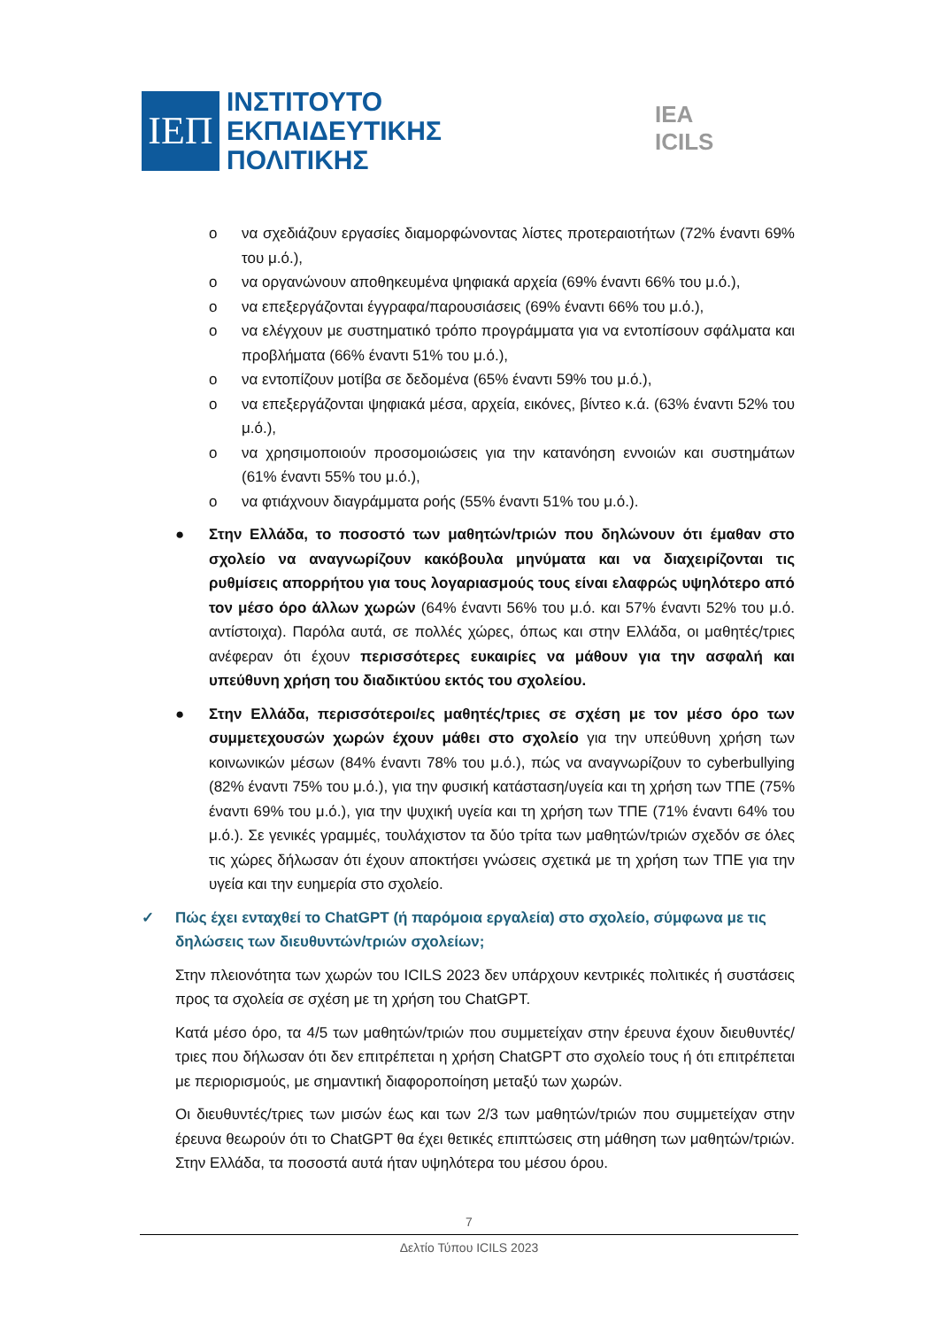ΙΕΠ
ΙΝΣΤΙΤΟΥΤΟ
ΕΚΠΑΙΔΕΥΤΙΚΗΣ
ΠΟΛΙΤΙΚΗΣ
IEA ICILS
o να σχεδιάζουν εργασίες διαμορφώνοντας λίστες προτεραιοτήτων (72% έναντι 69% του μ.ό.),
o να οργανώνουν αποθηκευμένα ψηφιακά αρχεία (69% έναντι 66% του μ.ό.),
o να επεξεργάζονται έγγραφα/παρουσιάσεις (69% έναντι 66% του μ.ό.),
o να ελέγχουν με συστηματικό τρόπο προγράμματα για να εντοπίσουν σφάλματα και προβλήματα (66% έναντι 51% του μ.ό.),
o να εντοπίζουν μοτίβα σε δεδομένα (65% έναντι 59% του μ.ό.),
o να επεξεργάζονται ψηφιακά μέσα, αρχεία, εικόνες, βίντεο κ.ά. (63% έναντι 52% του μ.ό.),
o να χρησιμοποιούν προσομοιώσεις για την κατανόηση εννοιών και συστημάτων (61% έναντι 55% του μ.ό.),
o να φτιάχνουν διαγράμματα ροής (55% έναντι 51% του μ.ό.).
● Στην Ελλάδα, το ποσοστό των μαθητών/τριών που δηλώνουν ότι έμαθαν στο σχολείο να αναγνωρίζουν κακόβουλα μηνύματα και να διαχειρίζονται τις ρυθμίσεις απορρήτου για τους λογαριασμούς τους είναι ελαφρώς υψηλότερο από τον μέσο όρο άλλων χωρών (64% έναντι 56% του μ.ό. και 57% έναντι 52% του μ.ό. αντίστοιχα). Παρόλα αυτά, σε πολλές χώρες, όπως και στην Ελλάδα, οι μαθητές/τριες ανέφεραν ότι έχουν περισσότερες ευκαιρίες να μάθουν για την ασφαλή και υπεύθυνη χρήση του διαδικτύου εκτός του σχολείου.
● Στην Ελλάδα, περισσότεροι/ες μαθητές/τριες σε σχέση με τον μέσο όρο των συμμετεχουσών χωρών έχουν μάθει στο σχολείο για την υπεύθυνη χρήση των κοινωνικών μέσων (84% έναντι 78% του μ.ό.), πώς να αναγνωρίζουν το cyberbullying (82% έναντι 75% του μ.ό.), για την φυσική κατάσταση/υγεία και τη χρήση των ΤΠΕ (75% έναντι 69% του μ.ό.), για την ψυχική υγεία και τη χρήση των ΤΠΕ (71% έναντι 64% του μ.ό.). Σε γενικές γραμμές, τουλάχιστον τα δύο τρίτα των μαθητών/τριών σχεδόν σε όλες τις χώρες δήλωσαν ότι έχουν αποκτήσει γνώσεις σχετικά με τη χρήση των ΤΠΕ για την υγεία και την ευημερία στο σχολείο.
✓ Πώς έχει ενταχθεί το ChatGPT (ή παρόμοια εργαλεία) στο σχολείο, σύμφωνα με τις δηλώσεις των διευθυντών/τριών σχολείων;
Στην πλειονότητα των χωρών του ICILS 2023 δεν υπάρχουν κεντρικές πολιτικές ή συστάσεις προς τα σχολεία σε σχέση με τη χρήση του ChatGPT.
Κατά μέσο όρο, τα 4/5 των μαθητών/τριών που συμμετείχαν στην έρευνα έχουν διευθυντές/τριες που δήλωσαν ότι δεν επιτρέπεται η χρήση ChatGPT στο σχολείο τους ή ότι επιτρέπεται με περιορισμούς, με σημαντική διαφοροποίηση μεταξύ των χωρών.
Οι διευθυντές/τριες των μισών έως και των 2/3 των μαθητών/τριών που συμμετείχαν στην έρευνα θεωρούν ότι το ChatGPT θα έχει θετικές επιπτώσεις στη μάθηση των μαθητών/τριών. Στην Ελλάδα, τα ποσοστά αυτά ήταν υψηλότερα του μέσου όρου.
7
Δελτίο Τύπου ICILS 2023